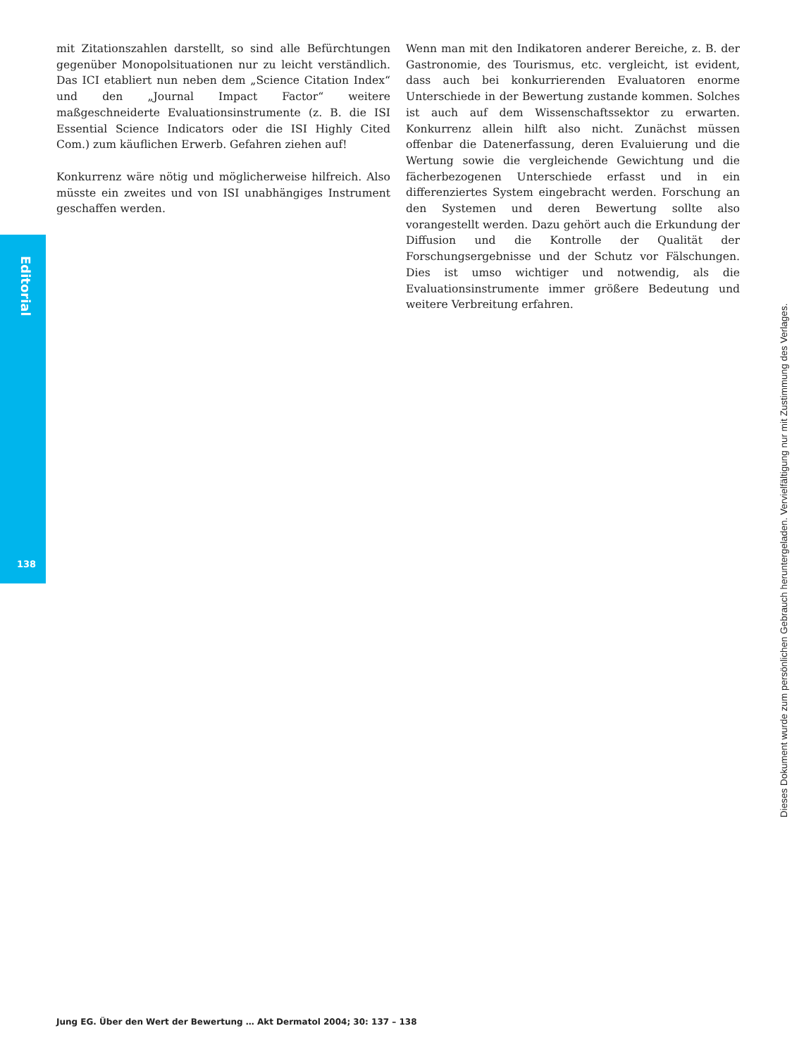Editorial
138
mit Zitationszahlen darstellt, so sind alle Befürchtungen gegenüber Monopolsituationen nur zu leicht verständlich. Das ICI etabliert nun neben dem „Science Citation Index“ und den „Journal Impact Factor“ weitere maßgeschneiderte Evaluationsinstrumente (z. B. die ISI Essential Science Indicators oder die ISI Highly Cited Com.) zum käuflichen Erwerb. Gefahren ziehen auf!
Konkurrenz wäre nötig und möglicherweise hilfreich. Also müsste ein zweites und von ISI unabhängiges Instrument geschaffen werden.
Wenn man mit den Indikatoren anderer Bereiche, z. B. der Gastronomie, des Tourismus, etc. vergleicht, ist evident, dass auch bei konkurrierenden Evaluatoren enorme Unterschiede in der Bewertung zustande kommen. Solches ist auch auf dem Wissenschaftssektor zu erwarten. Konkurrenz allein hilft also nicht. Zunächst müssen offenbar die Datenerfassung, deren Evaluierung und die Wertung sowie die vergleichende Gewichtung und die fächerbezogenen Unterschiede erfasst und in ein differenziertes System eingebracht werden. Forschung an den Systemen und deren Bewertung sollte also vorangestellt werden. Dazu gehört auch die Erkundung der Diffusion und die Kontrolle der Qualität der Forschungsergebnisse und der Schutz vor Fälschungen. Dies ist umso wichtiger und notwendig, als die Evaluationsinstrumente immer größere Bedeutung und weitere Verbreitung erfahren.
Jung EG. Über den Wert der Bewertung … Akt Dermatol 2004; 30: 137 – 138
Dieses Dokument wurde zum persönlichen Gebrauch heruntergeladen. Vervielfältigung nur mit Zustimmung des Verlages.